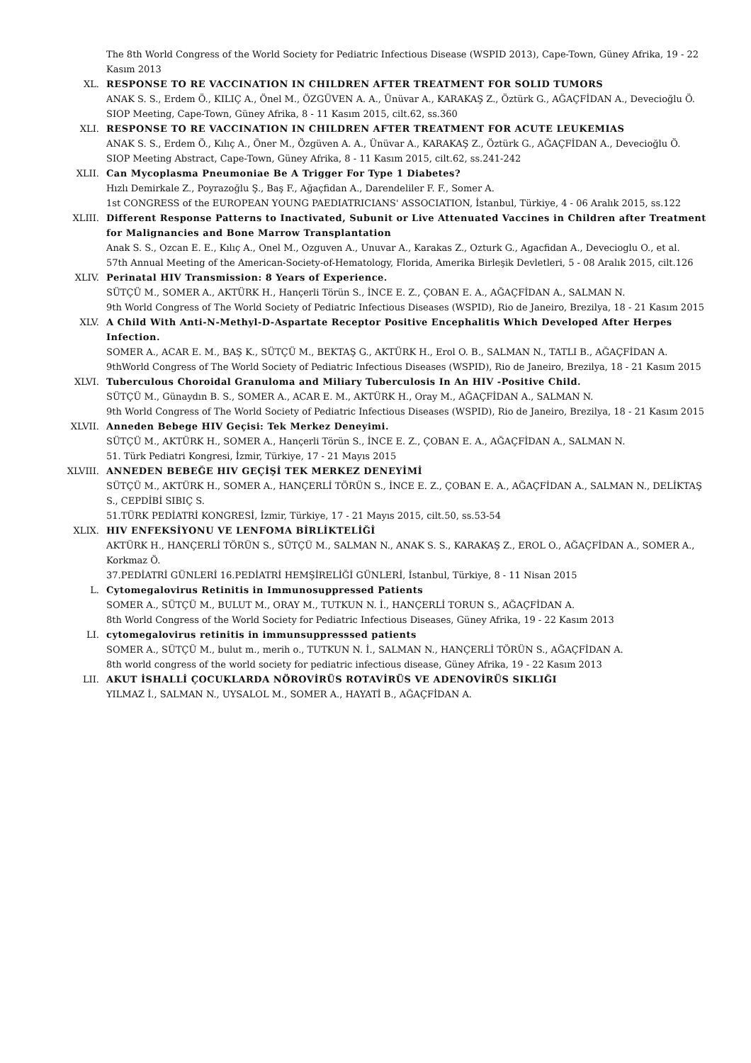The 8th World Congress of the World Society for Pediatric Infectious Disease (WSPID 2013), Cape-Town, Güney Afrika, 19 - 22 Kasım 2013
XL. RESPONSE TO RE VACCINATION IN CHILDREN AFTER TREATMENT FOR SOLID TUMORS
ANAK S. S., Erdem Ö., KILIÇ A., Önel M., ÖZGÜVEN A. A., Ünüvar A., KARAKAŞ Z., Öztürk G., AĞAÇFİDAN A., Devecioğlu Ö.
SIOP Meeting, Cape-Town, Güney Afrika, 8 - 11 Kasım 2015, cilt.62, ss.360
XLI. RESPONSE TO RE VACCINATION IN CHILDREN AFTER TREATMENT FOR ACUTE LEUKEMIAS
ANAK S. S., Erdem Ö., Kılıç A., Öner M., Özgüven A. A., Ünüvar A., KARAKAŞ Z., Öztürk G., AĞAÇFİDAN A., Devecioğlu Ö.
SIOP Meeting Abstract, Cape-Town, Güney Afrika, 8 - 11 Kasım 2015, cilt.62, ss.241-242
XLII. Can Mycoplasma Pneumoniae Be A Trigger For Type 1 Diabetes?
Hızlı Demirkale Z., Poyrazoğlu Ş., Baş F., Ağaçfidan A., Darendeliler F. F., Somer A.
1st CONGRESS of the EUROPEAN YOUNG PAEDIATRICIANS' ASSOCIATION, İstanbul, Türkiye, 4 - 06 Aralık 2015, ss.122
XLIII. Different Response Patterns to Inactivated, Subunit or Live Attenuated Vaccines in Children after Treatment for Malignancies and Bone Marrow Transplantation
Anak S. S., Ozcan E. E., Kılıç A., Onel M., Ozguven A., Unuvar A., Karakas Z., Ozturk G., Agacfidan A., Devecioglu O., et al.
57th Annual Meeting of the American-Society-of-Hematology, Florida, Amerika Birleşik Devletleri, 5 - 08 Aralık 2015, cilt.126
XLIV. Perinatal HIV Transmission: 8 Years of Experience.
SÜTÇÜ M., SOMER A., AKTÜRK H., Hançerli Törün S., İNCE E. Z., ÇOBAN E. A., AĞAÇFİDAN A., SALMAN N.
9th World Congress of The World Society of Pediatric Infectious Diseases (WSPID), Rio de Janeiro, Brezilya, 18 - 21 Kasım 2015
XLV. A Child With Anti-N-Methyl-D-Aspartate Receptor Positive Encephalitis Which Developed After Herpes Infection.
SOMER A., ACAR E. M., BAŞ K., SÜTÇÜ M., BEKTAŞ G., AKTÜRK H., Erol O. B., SALMAN N., TATLI B., AĞAÇFİDAN A.
9thWorld Congress of The World Society of Pediatric Infectious Diseases (WSPID), Rio de Janeiro, Brezilya, 18 - 21 Kasım 2015
XLVI. Tuberculous Choroidal Granuloma and Miliary Tuberculosis In An HIV -Positive Child.
SÜTÇÜ M., Günaydın B. S., SOMER A., ACAR E. M., AKTÜRK H., Oray M., AĞAÇFİDAN A., SALMAN N.
9th World Congress of The World Society of Pediatric Infectious Diseases (WSPID), Rio de Janeiro, Brezilya, 18 - 21 Kasım 2015
XLVII. Anneden Bebege HIV Geçisi: Tek Merkez Deneyimi.
SÜTÇÜ M., AKTÜRK H., SOMER A., Hançerli Törün S., İNCE E. Z., ÇOBAN E. A., AĞAÇFİDAN A., SALMAN N.
51. Türk Pediatri Kongresi, İzmir, Türkiye, 17 - 21 Mayıs 2015
XLVIII. ANNEDEN BEBEĞE HIV GEÇİŞİ TEK MERKEZ DENEYİMİ
SÜTÇÜ M., AKTÜRK H., SOMER A., HANÇERLİ TÖRÜN S., İNCE E. Z., ÇOBAN E. A., AĞAÇFİDAN A., SALMAN N., DELİKTAŞ S., CEPDİBİ SIBIÇ S.
51.TÜRK PEDİATRİ KONGRESİ, İzmir, Türkiye, 17 - 21 Mayıs 2015, cilt.50, ss.53-54
XLIX. HIV ENFEKSİYONU VE LENFOMA BİRLİKTELİĞİ
AKTÜRK H., HANÇERLİ TÖRÜN S., SÜTÇÜ M., SALMAN N., ANAK S. S., KARAKAŞ Z., EROL O., AĞAÇFİDAN A., SOMER A., Korkmaz Ö.
37.PEDİATRİ GÜNLERİ 16.PEDİATRİ HEMŞİRELİĞİ GÜNLERİ, İstanbul, Türkiye, 8 - 11 Nisan 2015
L. Cytomegalovirus Retinitis in Immunosuppressed Patients
SOMER A., SÜTÇÜ M., BULUT M., ORAY M., TUTKUN N. İ., HANÇERLİ TORUN S., AĞAÇFİDAN A.
8th World Congress of the World Society for Pediatric Infectious Diseases, Güney Afrika, 19 - 22 Kasım 2013
LI. cytomegalovirus retinitis in immunsuppresssed patients
SOMER A., SÜTÇÜ M., bulut m., merih o., TUTKUN N. İ., SALMAN N., HANÇERLİ TÖRÜN S., AĞAÇFİDAN A.
8th world congress of the world society for pediatric infectious disease, Güney Afrika, 19 - 22 Kasım 2013
LII. AKUT İSHALLİ ÇOCUKLARDA NÖROVİRÜS ROTAVİRÜS VE ADENOVİRÜS SIKLIĞI
YILMAZ İ., SALMAN N., UYSALOL M., SOMER A., HAYATİ B., AĞAÇFİDAN A.